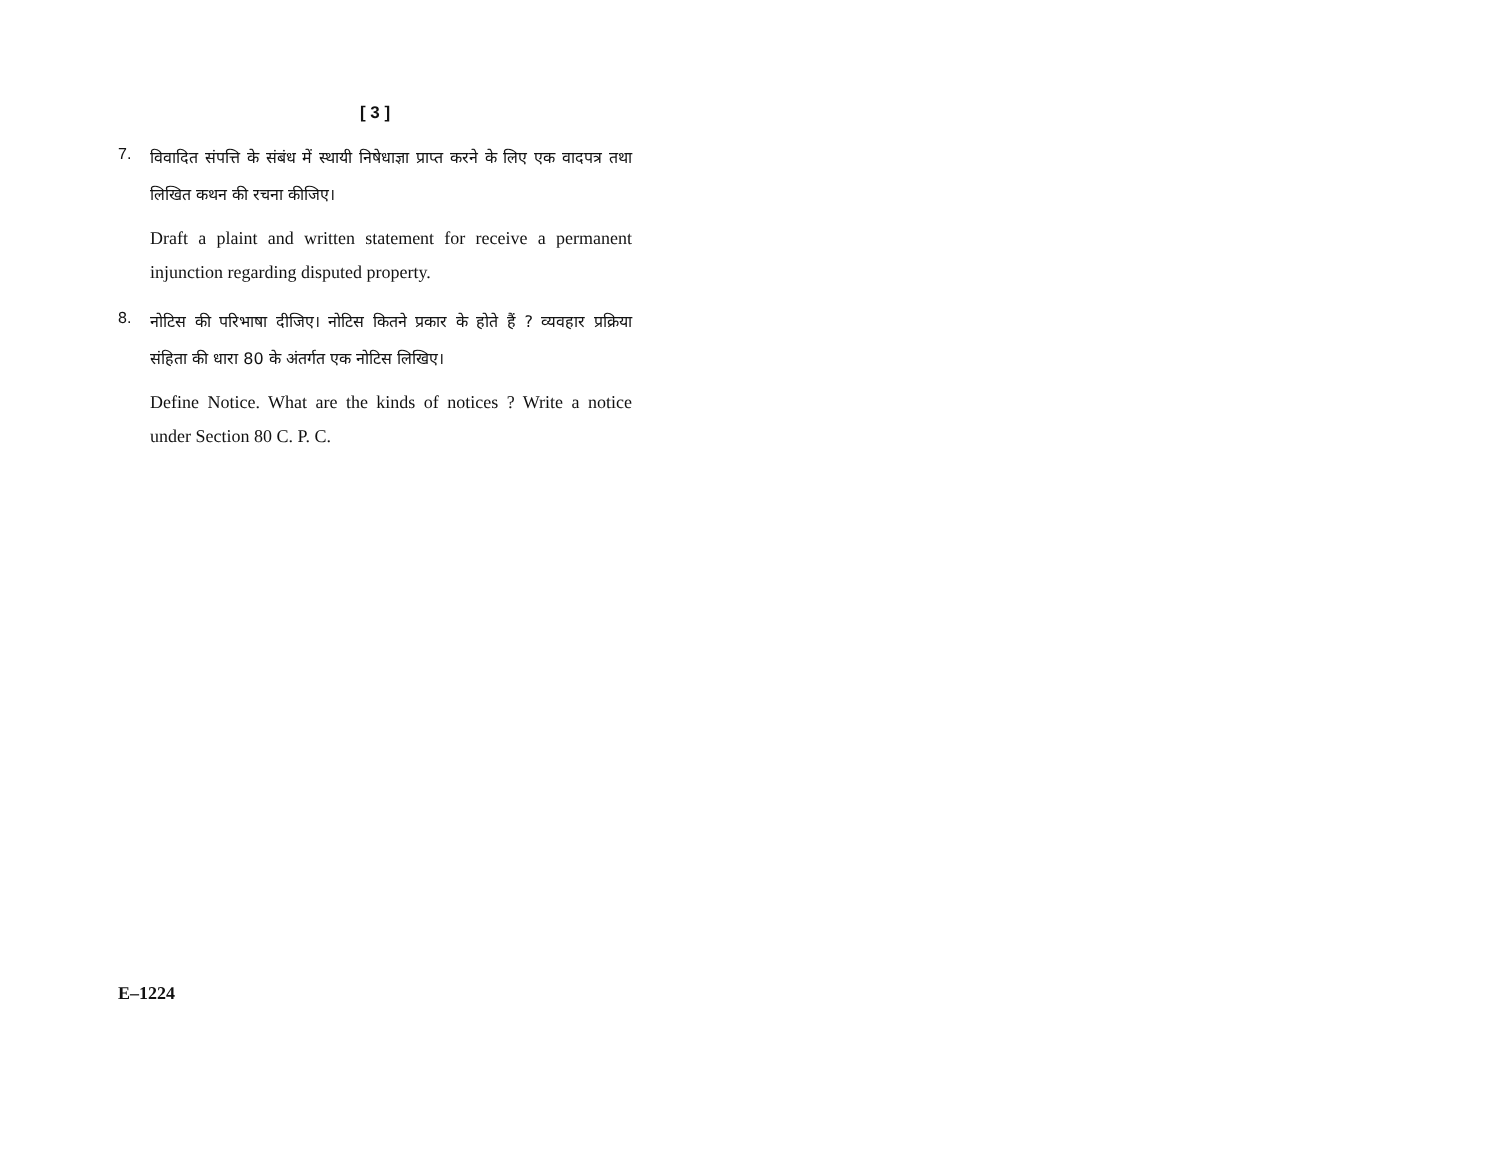[ 3 ]
7.
विवादित संपत्ति के संबंध में स्थायी निषेधाज्ञा प्राप्त करने के लिए एक वादपत्र तथा लिखित कथन की रचना कीजिए।
Draft a plaint and written statement for receive a permanent injunction regarding disputed property.
8.
नोटिस की परिभाषा दीजिए। नोटिस कितने प्रकार के होते हैं ? व्यवहार प्रक्रिया संहिता की धारा 80 के अंतर्गत एक नोटिस लिखिए।
Define Notice. What are the kinds of notices ? Write a notice under Section 80 C. P. C.
E–1224